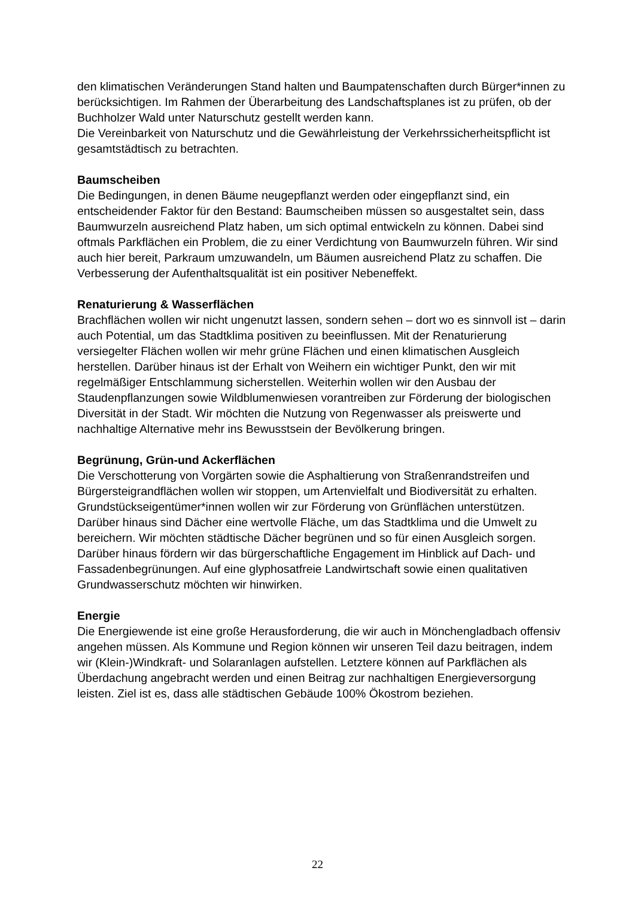den klimatischen Veränderungen Stand halten und Baumpatenschaften durch Bürger*innen zu berücksichtigen. Im Rahmen der Überarbeitung des Landschaftsplanes ist zu prüfen, ob der Buchholzer Wald unter Naturschutz gestellt werden kann.
Die Vereinbarkeit von Naturschutz und die Gewährleistung der Verkehrssicherheitspflicht ist gesamtstädtisch zu betrachten.
Baumscheiben
Die Bedingungen, in denen Bäume neugepflanzt werden oder eingepflanzt sind, ein entscheidender Faktor für den Bestand: Baumscheiben müssen so ausgestaltet sein, dass Baumwurzeln ausreichend Platz haben, um sich optimal entwickeln zu können. Dabei sind oftmals Parkflächen ein Problem, die zu einer Verdichtung von Baumwurzeln führen. Wir sind auch hier bereit, Parkraum umzuwandeln, um Bäumen ausreichend Platz zu schaffen. Die Verbesserung der Aufenthaltsqualität ist ein positiver Nebeneffekt.
Renaturierung & Wasserflächen
Brachflächen wollen wir nicht ungenutzt lassen, sondern sehen – dort wo es sinnvoll ist – darin auch Potential, um das Stadtklima positiven zu beeinflussen. Mit der Renaturierung versiegelter Flächen wollen wir mehr grüne Flächen und einen klimatischen Ausgleich herstellen. Darüber hinaus ist der Erhalt von Weihern ein wichtiger Punkt, den wir mit regelmäßiger Entschlammung sicherstellen. Weiterhin wollen wir den Ausbau der Staudenpflanzungen sowie Wildblumenwiesen vorantreiben zur Förderung der biologischen Diversität in der Stadt. Wir möchten die Nutzung von Regenwasser als preiswerte und nachhaltige Alternative mehr ins Bewusstsein der Bevölkerung bringen.
Begrünung, Grün-und Ackerflächen
Die Verschotterung von Vorgärten sowie die Asphaltierung von Straßenrandstreifen und Bürgersteigrandflächen wollen wir stoppen, um Artenvielfalt und Biodiversität zu erhalten. Grundstückseigentümer*innen wollen wir zur Förderung von Grünflächen unterstützen. Darüber hinaus sind Dächer eine wertvolle Fläche, um das Stadtklima und die Umwelt zu bereichern. Wir möchten städtische Dächer begrünen und so für einen Ausgleich sorgen. Darüber hinaus fördern wir das bürgerschaftliche Engagement im Hinblick auf Dach- und Fassadenbegrünungen. Auf eine glyphosatfreie Landwirtschaft sowie einen qualitativen Grundwasserschutz möchten wir hinwirken.
Energie
Die Energiewende ist eine große Herausforderung, die wir auch in Mönchengladbach offensiv angehen müssen. Als Kommune und Region können wir unseren Teil dazu beitragen, indem wir (Klein-)Windkraft- und Solaranlagen aufstellen. Letztere können auf Parkflächen als Überdachung angebracht werden und einen Beitrag zur nachhaltigen Energieversorgung leisten. Ziel ist es, dass alle städtischen Gebäude 100% Ökostrom beziehen.
22